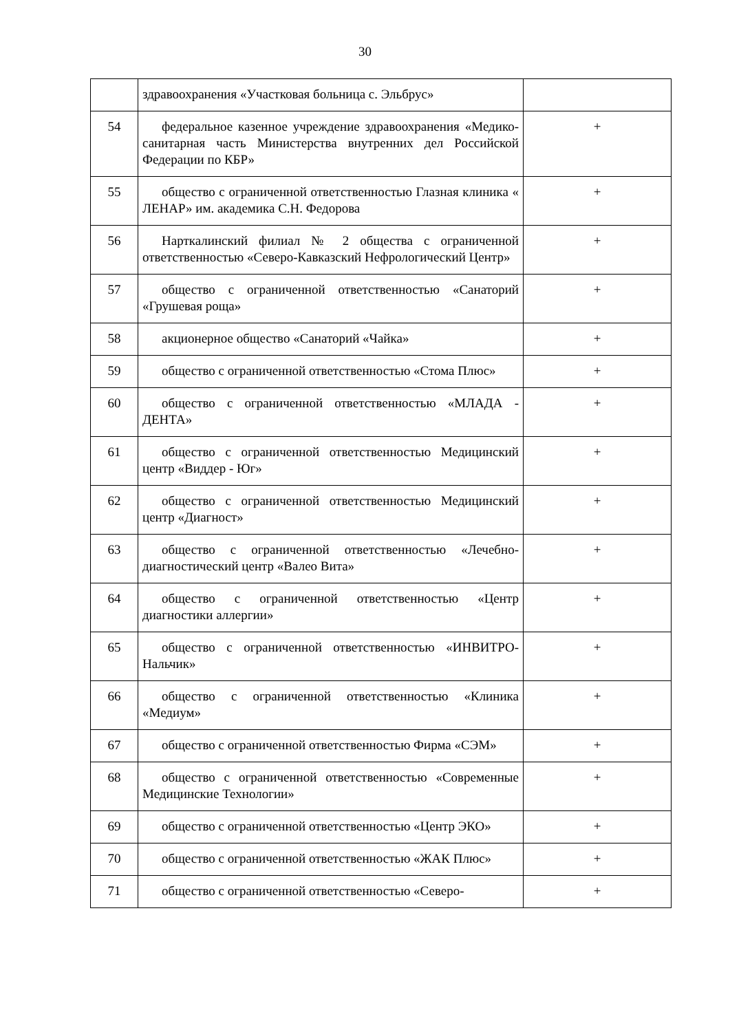30
| | здравоохранения «Участковая больница с. Эльбрус» | |
| 54 | федеральное казенное учреждение здравоохранения «Медико-санитарная часть Министерства внутренних дел Российской Федерации по КБР» | + |
| 55 | общество с ограниченной ответственностью Глазная клиника « ЛЕНАР» им. академика С.Н. Федорова | + |
| 56 | Нарткалинский филиал № 2 общества с ограниченной ответственностью «Северо-Кавказский Нефрологический Центр» | + |
| 57 | общество с ограниченной ответственностью «Санаторий «Грушевая роща» | + |
| 58 | акционерное общество «Санаторий «Чайка» | + |
| 59 | общество с ограниченной ответственностью «Стома Плюс» | + |
| 60 | общество с ограниченной ответственностью «МЛАДА - ДЕНТА» | + |
| 61 | общество с ограниченной ответственностью Медицинский центр «Виддер - Юг» | + |
| 62 | общество с ограниченной ответственностью Медицинский центр «Диагност» | + |
| 63 | общество с ограниченной ответственностью «Лечебно-диагностический центр «Валео Вита» | + |
| 64 | общество с ограниченной ответственностью «Центр диагностики аллергии» | + |
| 65 | общество с ограниченной ответственностью «ИНВИТРО-Нальчик» | + |
| 66 | общество с ограниченной ответственностью «Клиника «Медиум» | + |
| 67 | общество с ограниченной ответственностью Фирма «СЭМ» | + |
| 68 | общество с ограниченной ответственностью «Современные Медицинские Технологии» | + |
| 69 | общество с ограниченной ответственностью «Центр ЭКО» | + |
| 70 | общество с ограниченной ответственностью «ЖАК Плюс» | + |
| 71 | общество с ограниченной ответственностью «Северо- | + |